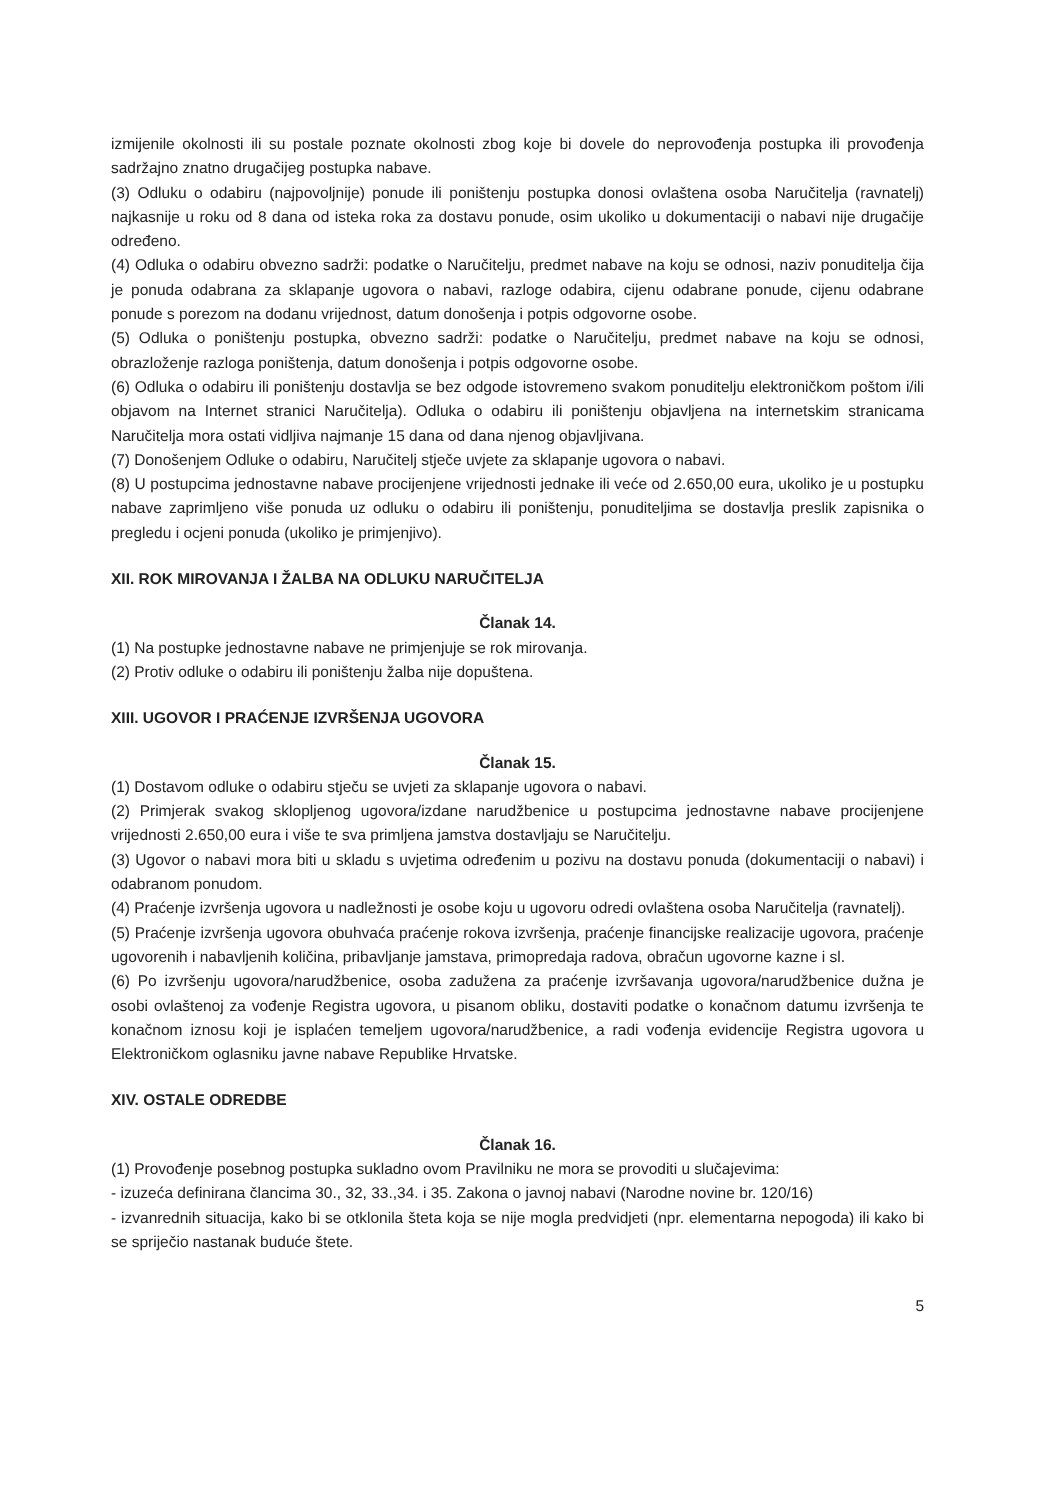izmijenile okolnosti ili su postale poznate okolnosti zbog koje bi dovele do neprovođenja postupka ili provođenja sadržajno znatno drugačijeg postupka nabave.
(3) Odluku o odabiru (najpovoljnije) ponude ili poništenju postupka donosi ovlaštena osoba Naručitelja (ravnatelj) najkasnije u roku od 8 dana od isteka roka za dostavu ponude, osim ukoliko u dokumentaciji o nabavi nije drugačije određeno.
(4) Odluka o odabiru obvezno sadrži: podatke o Naručitelju, predmet nabave na koju se odnosi, naziv ponuditelja čija je ponuda odabrana za sklapanje ugovora o nabavi, razloge odabira, cijenu odabrane ponude, cijenu odabrane ponude s porezom na dodanu vrijednost, datum donošenja i potpis odgovorne osobe.
(5) Odluka o poništenju postupka, obvezno sadrži: podatke o Naručitelju, predmet nabave na koju se odnosi, obrazloženje razloga poništenja, datum donošenja i potpis odgovorne osobe.
(6) Odluka o odabiru ili poništenju dostavlja se bez odgode istovremeno svakom ponuditelju elektroničkom poštom i/ili objavom na Internet stranici Naručitelja). Odluka o odabiru ili poništenju objavljena na internetskim stranicama Naručitelja mora ostati vidljiva najmanje 15 dana od dana njenog objavljivana.
(7) Donošenjem Odluke o odabiru, Naručitelj stječe uvjete za sklapanje ugovora o nabavi.
(8) U postupcima jednostavne nabave procijenjene vrijednosti jednake ili veće od 2.650,00 eura, ukoliko je u postupku nabave zaprimljeno više ponuda uz odluku o odabiru ili poništenju, ponuditeljima se dostavlja preslik zapisnika o pregledu i ocjeni ponuda (ukoliko je primjenjivo).
XII. ROK MIROVANJA I ŽALBA NA ODLUKU NARUČITELJA
Članak 14.
(1) Na postupke jednostavne nabave ne primjenjuje se rok mirovanja.
(2) Protiv odluke o odabiru ili poništenju žalba nije dopuštena.
XIII. UGOVOR I PRAĆENJE IZVRŠENJA UGOVORA
Članak 15.
(1) Dostavom odluke o odabiru stječu se uvjeti za sklapanje ugovora o nabavi.
(2) Primjerak svakog sklopljenog ugovora/izdane narudžbenice u postupcima jednostavne nabave procijenjene vrijednosti 2.650,00 eura i više te sva primljena jamstva dostavljaju se Naručitelju.
(3) Ugovor o nabavi mora biti u skladu s uvjetima određenim u pozivu na dostavu ponuda (dokumentaciji o nabavi) i odabranom ponudom.
(4) Praćenje izvršenja ugovora u nadležnosti je osobe koju u ugovoru odredi ovlaštena osoba Naručitelja (ravnatelj).
(5) Praćenje izvršenja ugovora obuhvaća praćenje rokova izvršenja, praćenje financijske realizacije ugovora, praćenje ugovorenih i nabavljenih količina, pribavljanje jamstava, primopredaja radova, obračun ugovorne kazne i sl.
(6) Po izvršenju ugovora/narudžbenice, osoba zadužena za praćenje izvršavanja ugovora/narudžbenice dužna je osobi ovlaštenoj za vođenje Registra ugovora, u pisanom obliku, dostaviti podatke o konačnom datumu izvršenja te konačnom iznosu koji je isplaćen temeljem ugovora/narudžbenice, a radi vođenja evidencije Registra ugovora u Elektroničkom oglasniku javne nabave Republike Hrvatske.
XIV. OSTALE ODREDBE
Članak 16.
(1) Provođenje posebnog postupka sukladno ovom Pravilniku ne mora se provoditi u slučajevima:
- izuzeća definirana člancima 30., 32, 33.,34. i 35. Zakona o javnoj nabavi (Narodne novine br. 120/16)
- izvanrednih situacija, kako bi se otklonila šteta koja se nije mogla predvidjeti (npr. elementarna nepogoda) ili kako bi se spriječio nastanak buduće štete.
5